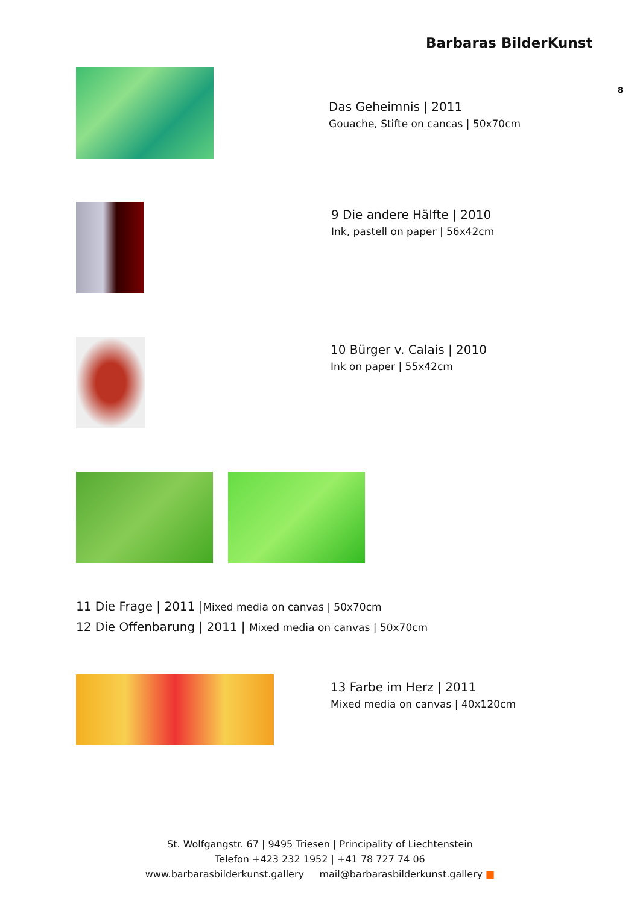Barbaras BilderKunst
8
Das Geheimnis | 2011
Gouache, Stifte on cancas | 50x70cm
9 Die andere Hälfte | 2010
Ink, pastell on paper | 56x42cm
10 Bürger v. Calais | 2010
Ink on paper | 55x42cm
11 Die Frage | 2011 |Mixed media on canvas | 50x70cm
12 Die Offenbarung | 2011 | Mixed media on canvas | 50x70cm
13 Farbe im Herz | 2011
Mixed media on canvas | 40x120cm
St. Wolfgangstr. 67 | 9495 Triesen | Principality of Liechtenstein
Telefon +423 232 1952 | +41 78 727 74 06
www.barbarasbilderkunst.gallery mail@barbarasbilderkunst.gallery ■